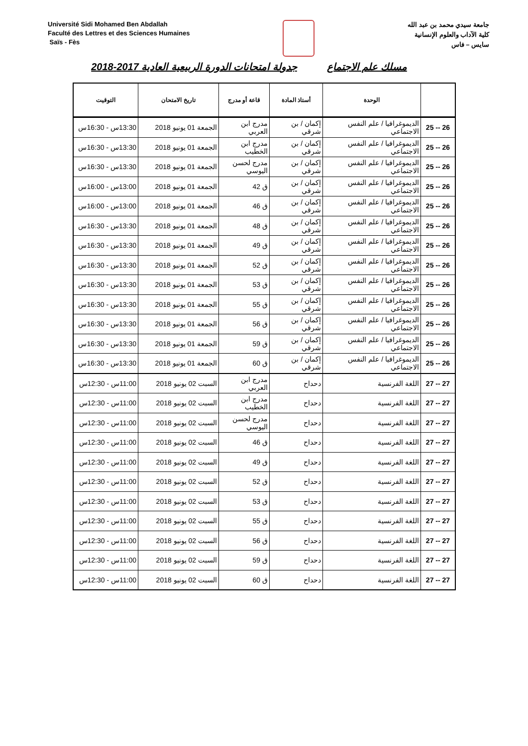Université Sidi Mohamed Ben Abdallah
Faculté des Lettres et des Sciences Humaines
Saïs - Fès
جامعة سيدي محمد بن عبد الله
كلية الآداب والعلوم الإنسانية
سايس – فاس
مسلك علم الاجتماع جدولة امتحانات الدورة الربيعية العادية 2017-2018
| | الوحدة | أستاذ المادة | قاعة أو مدرج | تاريخ الامتحان | التوقيت |
| --- | --- | --- | --- | --- | --- |
| 26 -- 25 | الديموغرافيا / علم النفس الاجتماعي | إكمان / بن شرقي | مدرج ابن العربي | الجمعة 01 يونيو 2018 | 13:30س - 16:30س |
| 26 -- 25 | الديموغرافيا / علم النفس الاجتماعي | إكمان / بن شرقي | مدرج ابن الخطيب | الجمعة 01 يونيو 2018 | 13:30س - 16:30س |
| 26 -- 25 | الديموغرافيا / علم النفس الاجتماعي | إكمان / بن شرقي | مدرج لحسن اليوسي | الجمعة 01 يونيو 2018 | 13:30س - 16:30س |
| 26 -- 25 | الديموغرافيا / علم النفس الاجتماعي | إكمان / بن شرقي | ق 42 | الجمعة 01 يونيو 2018 | 13:00س - 16:00س |
| 26 -- 25 | الديموغرافيا / علم النفس الاجتماعي | إكمان / بن شرقي | ق 46 | الجمعة 01 يونيو 2018 | 13:00س - 16:00س |
| 26 -- 25 | الديموغرافيا / علم النفس الاجتماعي | إكمان / بن شرقي | ق 48 | الجمعة 01 يونيو 2018 | 13:30س - 16:30س |
| 26 -- 25 | الديموغرافيا / علم النفس الاجتماعي | إكمان / بن شرقي | ق 49 | الجمعة 01 يونيو 2018 | 13:30س - 16:30س |
| 26 -- 25 | الديموغرافيا / علم النفس الاجتماعي | إكمان / بن شرقي | ق 52 | الجمعة 01 يونيو 2018 | 13:30س - 16:30س |
| 26 -- 25 | الديموغرافيا / علم النفس الاجتماعي | إكمان / بن شرقي | ق 53 | الجمعة 01 يونيو 2018 | 13:30س - 16:30س |
| 26 -- 25 | الديموغرافيا / علم النفس الاجتماعي | إكمان / بن شرقي | ق 55 | الجمعة 01 يونيو 2018 | 13:30س - 16:30س |
| 26 -- 25 | الديموغرافيا / علم النفس الاجتماعي | إكمان / بن شرقي | ق 56 | الجمعة 01 يونيو 2018 | 13:30س - 16:30س |
| 26 -- 25 | الديموغرافيا / علم النفس الاجتماعي | إكمان / بن شرقي | ق 59 | الجمعة 01 يونيو 2018 | 13:30س - 16:30س |
| 26 -- 25 | الديموغرافيا / علم النفس الاجتماعي | إكمان / بن شرقي | ق 60 | الجمعة 01 يونيو 2018 | 13:30س - 16:30س |
| 27 -- 27 | اللغة الفرنسية | دحداح | مدرج ابن العربي | السبت 02 يونيو 2018 | 11:00س - 12:30س |
| 27 -- 27 | اللغة الفرنسية | دحداح | مدرج ابن الخطيب | السبت 02 يونيو 2018 | 11:00س - 12:30س |
| 27 -- 27 | اللغة الفرنسية | دحداح | مدرج لحسن اليوسي | السبت 02 يونيو 2018 | 11:00س - 12:30س |
| 27 -- 27 | اللغة الفرنسية | دحداح | ق 46 | السبت 02 يونيو 2018 | 11:00س - 12:30س |
| 27 -- 27 | اللغة الفرنسية | دحداح | ق 49 | السبت 02 يونيو 2018 | 11:00س - 12:30س |
| 27 -- 27 | اللغة الفرنسية | دحداح | ق 52 | السبت 02 يونيو 2018 | 11:00س - 12:30س |
| 27 -- 27 | اللغة الفرنسية | دحداح | ق 53 | السبت 02 يونيو 2018 | 11:00س - 12:30س |
| 27 -- 27 | اللغة الفرنسية | دحداح | ق 55 | السبت 02 يونيو 2018 | 11:00س - 12:30س |
| 27 -- 27 | اللغة الفرنسية | دحداح | ق 56 | السبت 02 يونيو 2018 | 11:00س - 12:30س |
| 27 -- 27 | اللغة الفرنسية | دحداح | ق 59 | السبت 02 يونيو 2018 | 11:00س - 12:30س |
| 27 -- 27 | اللغة الفرنسية | دحداح | ق 60 | السبت 02 يونيو 2018 | 11:00س - 12:30س |